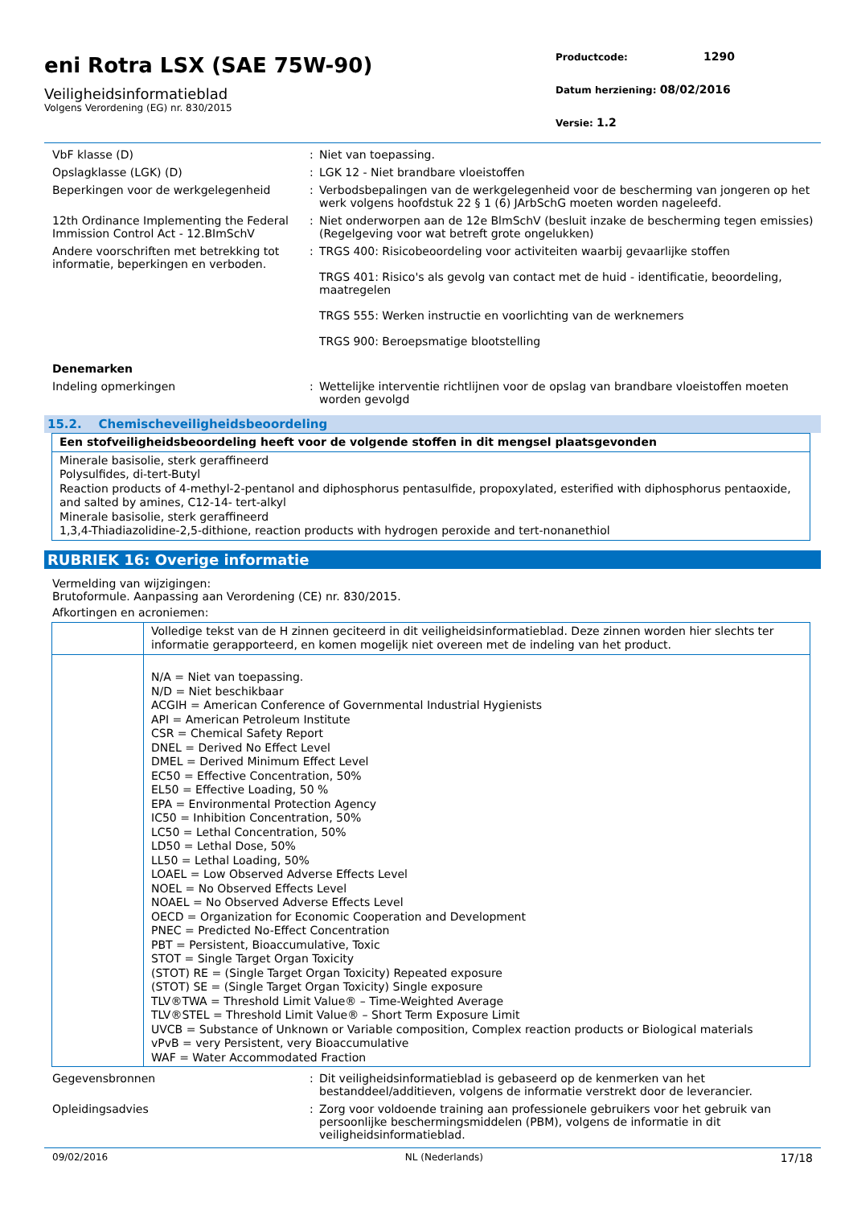eni Rotra LSX (SAE 75W-90)
Veiligheidsinformatieblad
Volgens Verordening (EG) nr. 830/2015
Productcode: 1290
Datum herziening: 08/02/2016
Versie: 1.2
VbF klasse (D) : Niet van toepassing.
Opslagklasse (LGK) (D) : LGK 12 - Niet brandbare vloeistoffen
Beperkingen voor de werkgelegenheid : Verbodsbepalingen van de werkgelegenheid voor de bescherming van jongeren op het werk volgens hoofdstuk 22 § 1 (6) JArbSchG moeten worden nageleefd.
12th Ordinance Implementing the Federal Immission Control Act - 12.BImSchV
: Niet onderworpen aan de 12e BlmSchV (besluit inzake de bescherming tegen emissies) (Regelgeving voor wat betreft grote ongelukken)
Andere voorschriften met betrekking tot informatie, beperkingen en verboden.
: TRGS 400: Risicobeoordeling voor activiteiten waarbij gevaarlijke stoffen
TRGS 401: Risico's als gevolg van contact met de huid - identificatie, beoordeling, maatregelen
TRGS 555: Werken instructie en voorlichting van de werknemers
TRGS 900: Beroepsmatige blootstelling
Denemarken
Indeling opmerkingen : Wettelijke interventie richtlijnen voor de opslag van brandbare vloeistoffen moeten worden gevolgd
15.2. Chemischeveiligheidsbeoordeling
| Een stofveiligheidsbeoordeling heeft voor de volgende stoffen in dit mengsel plaatsgevonden |
| Minerale basisolie, sterk geraffineerd Polysulfides, di-tert-Butyl Reaction products of 4-methyl-2-pentanol and diphosphorus pentasulfide, propoxylated, esterified with diphosphorus pentaoxide, and salted by amines, C12-14- tert-alkyl Minerale basisolie, sterk geraffineerd 1,3,4-Thiadiazolidine-2,5-dithione, reaction products with hydrogen peroxide and tert-nonanethiol |
RUBRIEK 16: Overige informatie
Vermelding van wijzigingen:
Brutoformule. Aanpassing aan Verordening (CE) nr. 830/2015.
Afkortingen en acroniemen:
| | Volledige tekst van de H zinnen geciteerd in dit veiligheidsinformatieblad. Deze zinnen worden hier slechts ter informatie gerapporteerd, en komen mogelijk niet overeen met de indeling van het product. |
| | N/A = Niet van toepassing. N/D = Niet beschikbaar ACGIH = American Conference of Governmental Industrial Hygienists API = American Petroleum Institute CSR = Chemical Safety Report DNEL = Derived No Effect Level DMEL = Derived Minimum Effect Level EC50 = Effective Concentration, 50% EL50 = Effective Loading, 50 % EPA = Environmental Protection Agency IC50 = Inhibition Concentration, 50% LC50 = Lethal Concentration, 50% LD50 = Lethal Dose, 50% LL50 = Lethal Loading, 50% LOAEL = Low Observed Adverse Effects Level NOEL = No Observed Effects Level NOAEL = No Observed Adverse Effects Level OECD = Organization for Economic Cooperation and Development PNEC = Predicted No-Effect Concentration PBT = Persistent, Bioaccumulative, Toxic STOT = Single Target Organ Toxicity (STOT) RE = (Single Target Organ Toxicity) Repeated exposure (STOT) SE = (Single Target Organ Toxicity) Single exposure TLV®TWA = Threshold Limit Value® – Time-Weighted Average TLV®STEL = Threshold Limit Value® – Short Term Exposure Limit UVCB = Substance of Unknown or Variable composition, Complex reaction products or Biological materials vPvB = very Persistent, very Bioaccumulative WAF = Water Accommodated Fraction |
Gegevensbronnen : Dit veiligheidsinformatieblad is gebaseerd op de kenmerken van het bestanddeel/additieven, volgens de informatie verstrekt door de leverancier.
Opleidingsadvies : Zorg voor voldoende training aan professionele gebruikers voor het gebruik van persoonlijke beschermingsmiddelen (PBM), volgens de informatie in dit veiligheidsinformatieblad.
09/02/2016 NL (Nederlands) 17/18